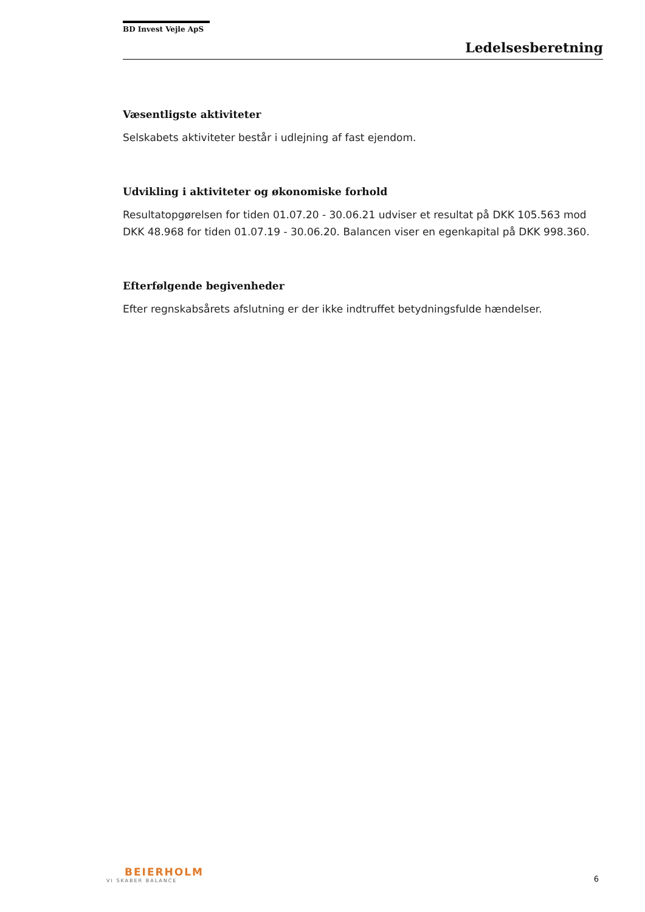BD Invest Vejle ApS
Ledelsesberetning
Væsentligste aktiviteter
Selskabets aktiviteter består i udlejning af fast ejendom.
Udvikling i aktiviteter og økonomiske forhold
Resultatopgørelsen for tiden 01.07.20 - 30.06.21 udviser et resultat på DKK 105.563 mod DKK 48.968 for tiden 01.07.19 - 30.06.20. Balancen viser en egenkapital på DKK 998.360.
Efterfølgende begivenheder
Efter regnskabsårets afslutning er der ikke indtruffet betydningsfulde hændelser.
BEIERHOLM
VI SKABER BALANCE
6